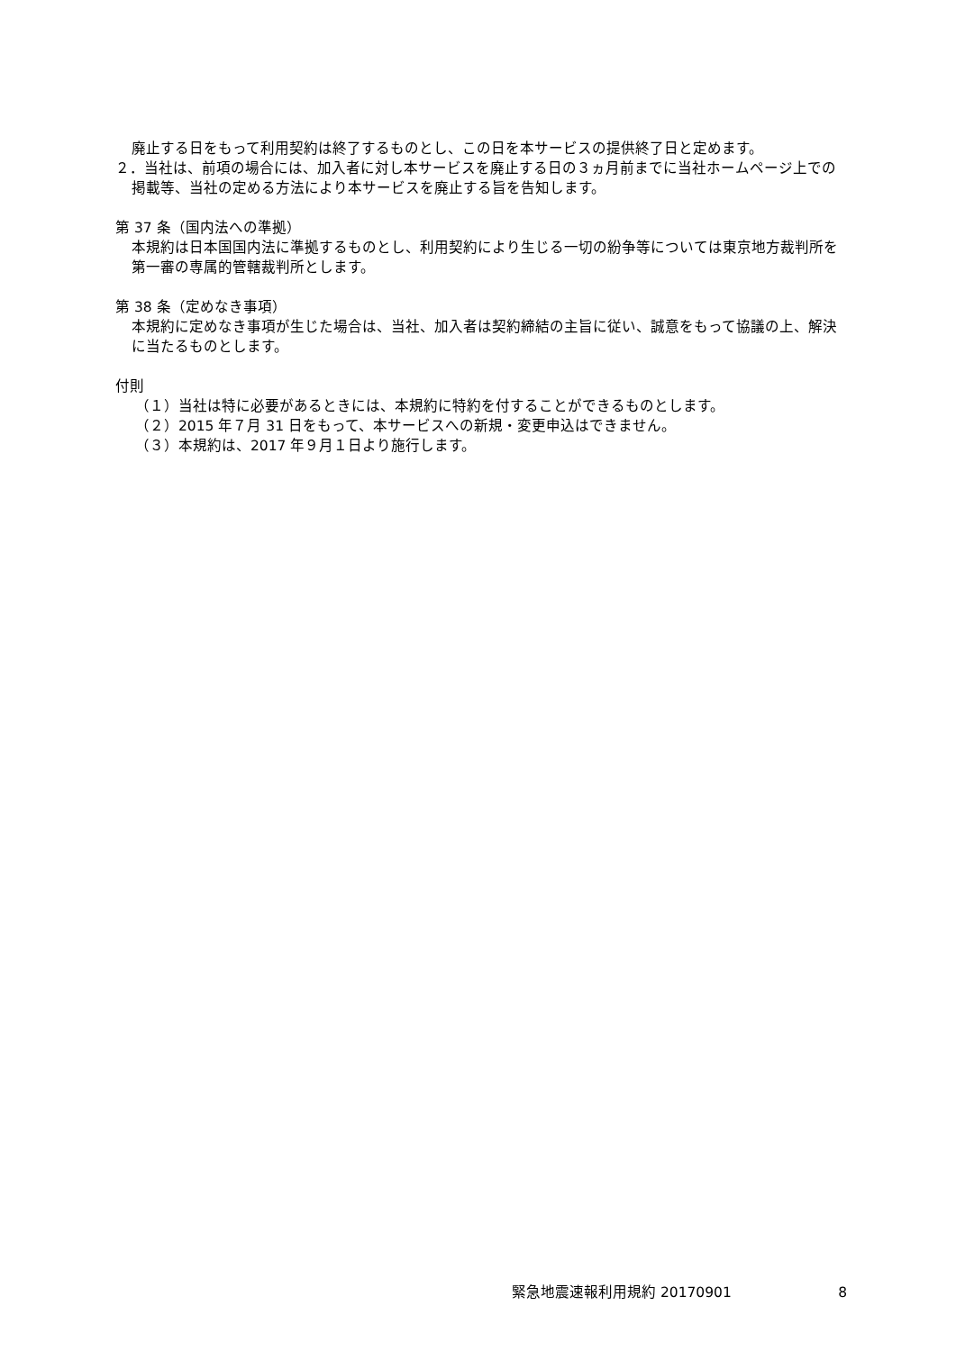廃止する日をもって利用契約は終了するものとし、この日を本サービスの提供終了日と定めます。
２．当社は、前項の場合には、加入者に対し本サービスを廃止する日の３ヵ月前までに当社ホームページ上での掲載等、当社の定める方法により本サービスを廃止する旨を告知します。
第 37 条（国内法への準拠）
本規約は日本国国内法に準拠するものとし、利用契約により生じる一切の紛争等については東京地方裁判所を第一審の専属的管轄裁判所とします。
第 38 条（定めなき事項）
本規約に定めなき事項が生じた場合は、当社、加入者は契約締結の主旨に従い、誠意をもって協議の上、解決に当たるものとします。
付則
（１）当社は特に必要があるときには、本規約に特約を付することができるものとします。
（２）2015 年７月 31 日をもって、本サービスへの新規・変更申込はできません。
（３）本規約は、2017 年９月１日より施行します。
緊急地震速報利用規約 20170901 8